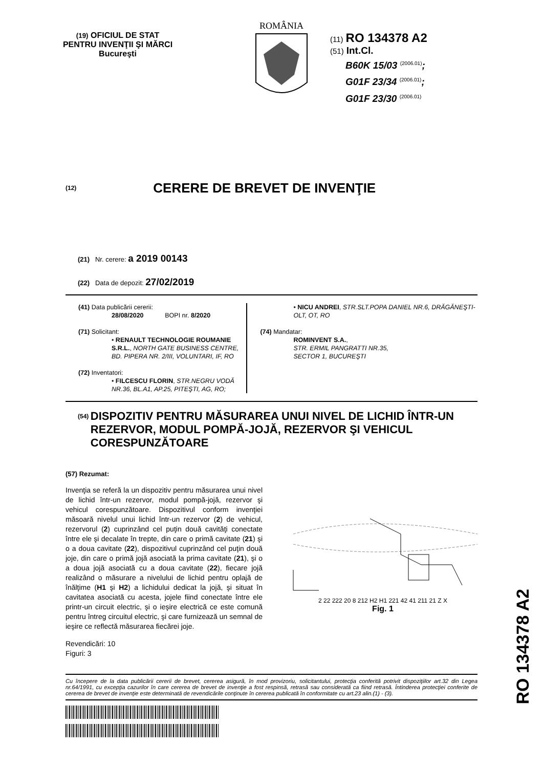(19) OFICIUL DE STAT
PENTRU INVENŢII ŞI MĂRCI
Bucureşti
ROMÂNIA
(11) RO 134378 A2
(51) Int.Cl.
B60K 15/03 <sup>(2006.01)</sup>;
G01F 23/34 <sup>(2006.01)</sup>;
G01F 23/30 <sup>(2006.01)</sup>
(12)
CERERE DE BREVET DE INVENŢIE
(21) Nr. cerere: a 2019 00143
(22) Data de depozit: 27/02/2019
(41) Data publicării cererii:
28/08/2020 BOPI nr. 8/2020
(71) Solicitant:
• RENAULT TECHNOLOGIE ROUMANIE S.R.L., NORTH GATE BUSINESS CENTRE, BD. PIPERA NR. 2/III, VOLUNTARI, IF, RO
(72) Inventatori:
• FILCESCU FLORIN, STR.NEGRU VODĂ NR.36, BL.A1, AP.25, PITEŞTI, AG, RO;
• NICU ANDREI, STR.SLT.POPA DANIEL NR.6, DRĂGĂNEŞTI-OLT, OT, RO
(74) Mandatar:
ROMINVENT S.A.,
STR. ERMIL PANGRATTI NR.35,
SECTOR 1, BUCUREŞTI
(54) DISPOZITIV PENTRU MĂSURAREA UNUI NIVEL DE LICHID ÎNTR-UN REZERVOR, MODUL POMPĂ-JOJĂ, REZERVOR ŞI VEHICUL CORESPUNZĂTOARE
(57) Rezumat:
Invenţia se referă la un dispozitiv pentru măsurarea unui nivel de lichid într-un rezervor, modul pompă-jojă, rezervor şi vehicul corespunzătoare. Dispozitivul conform invenţiei măsoară nivelul unui lichid într-un rezervor (2) de vehicul, rezervorul (2) cuprinzând cel puţin două cavităţi conectate între ele şi decalate în trepte, din care o primă cavitate (21) şi o a doua cavitate (22), dispozitivul cuprinzând cel puţin două joje, din care o primă jojă asociată la prima cavitate (21), şi o a doua jojă asociată cu a doua cavitate (22), fiecare jojă realizând o măsurare a nivelului de lichid pentru oplajă de înălţime (H1 şi H2) a lichidului dedicat la jojă, şi situat în cavitatea asociată cu acesta, jojele fiind conectate între ele printr-un circuit electric, şi o ieşire electrică ce este comună pentru întreg circuitul electric, şi care furnizează un semnal de ieşire ce reflectă măsurarea fiecărei joje.
Revendicări: 10
Figuri: 3
2 22 222 20 8 212 H2 H1 221 42 41 211 21 Z X
Fig. 1
RO 134378 A2
Cu începere de la data publicării cererii de brevet, cererea asigură, în mod provizoriu, solicitantului, protecţia conferită potrivit dispoziţiilor art.32 din Legea nr.64/1991, cu excepţia cazurilor în care cererea de brevet de invenţie a fost respinsă, retrasă sau considerată ca fiind retrasă. Întinderea protecţiei conferite de cererea de brevet de invenţie este determinată de revendicările conţinute în cererea publicată în conformitate cu art.23 alin.(1) - (3).